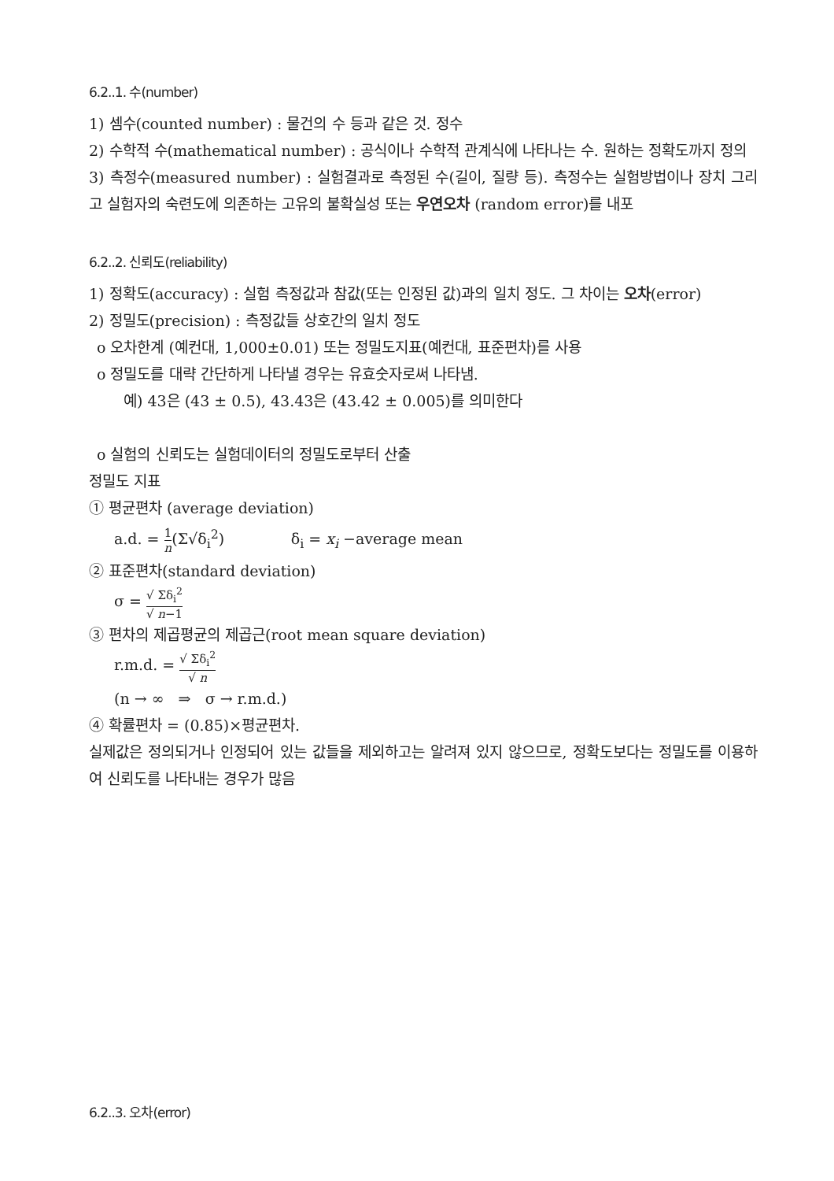6.2..1. 수(number)
1) 셈수(counted number) : 물건의 수 등과 같은 것. 정수
2) 수학적 수(mathematical number) : 공식이나 수학적 관계식에 나타나는 수. 원하는 정확도까지 정의
3) 측정수(measured number) : 실험결과로 측정된 수(길이, 질량 등). 측정수는 실험방법이나 장치 그리고 실험자의 숙련도에 의존하는 고유의 불확실성 또는 우연오차 (random error)를 내포
6.2..2. 신뢰도(reliability)
1) 정확도(accuracy) : 실험 측정값과 참값(또는 인정된 값)과의 일치 정도. 그 차이는 오차(error)
2) 정밀도(precision) : 측정값들 상호간의 일치 정도
o 오차한계 (예컨대, 1,000±0.01) 또는 정밀도지표(예컨대, 표준편차)를 사용
o 정밀도를 대략 간단하게 나타낼 경우는 유효숫자로써 나타냄.
예) 43은 (43 ± 0.5), 43.43은 (43.42 ± 0.005)를 의미한다
o 실험의 신뢰도는 실험데이터의 정밀도로부터 산출
정밀도 지표
① 평균편차 (average deviation)
a.d. = 1 n(Σ√δ<sub>i</sub><sup>2</sup>) δ<sub>i</sub> = x<sub>i</sub> −average mean
② 표준편차(standard deviation)
σ = √ Σδ<sub>i</sub><sup>2</sup> √ n−1
③ 편차의 제곱평균의 제곱근(root mean square deviation)
r.m.d. = √ Σδ<sub>i</sub><sup>2</sup> √ n
(n → ∞ ⇒ σ → r.m.d.)
④ 확률편차 = (0.85)×평균편차.
실제값은 정의되거나 인정되어 있는 값들을 제외하고는 알려져 있지 않으므로, 정확도보다는 정밀도를 이용하여 신뢰도를 나타내는 경우가 많음
6.2..3. 오차(error)